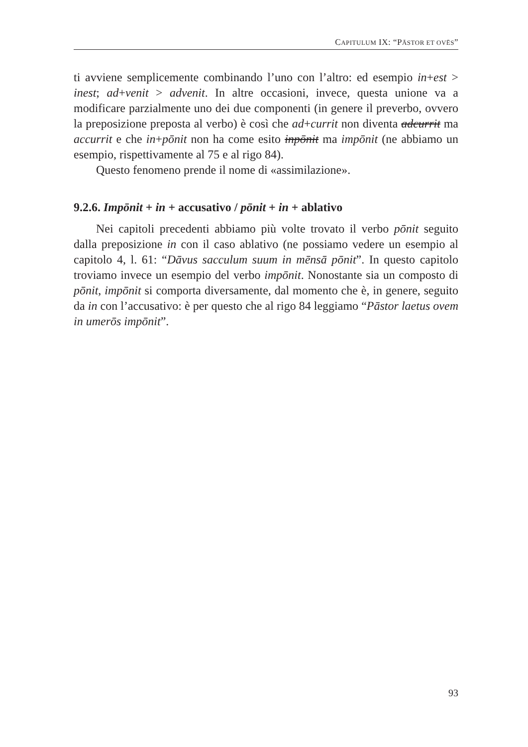CAPITULUM IX: “PĀSTOR ET OVĒS”
ti avviene semplicemente combinando l’uno con l’altro: ed esempio in+est > inest; ad+venit > advenit. In altre occasioni, invece, questa unione va a modificare parzialmente uno dei due componenti (in genere il preverbo, ovvero la preposizione preposta al verbo) è così che ad+currit non diventa adcurrit ma accurrit e che in+pōnit non ha come esito inpōnit ma impōnit (ne abbiamo un esempio, rispettivamente al 75 e al rigo 84).
Questo fenomeno prende il nome di «assimilazione».
9.2.6. Impōnit + in + accusativo / pōnit + in + ablativo
Nei capitoli precedenti abbiamo più volte trovato il verbo pōnit seguito dalla preposizione in con il caso ablativo (ne possiamo vedere un esempio al capitolo 4, l. 61: “Dāvus sacculum suum in mēnsā pōnit”. In questo capitolo troviamo invece un esempio del verbo impōnit. Nonostante sia un composto di pōnit, impōnit si comporta diversamente, dal momento che è, in genere, seguito da in con l’accusativo: è per questo che al rigo 84 leggiamo “Pāstor laetus ovem in umerōs impōnit”.
93